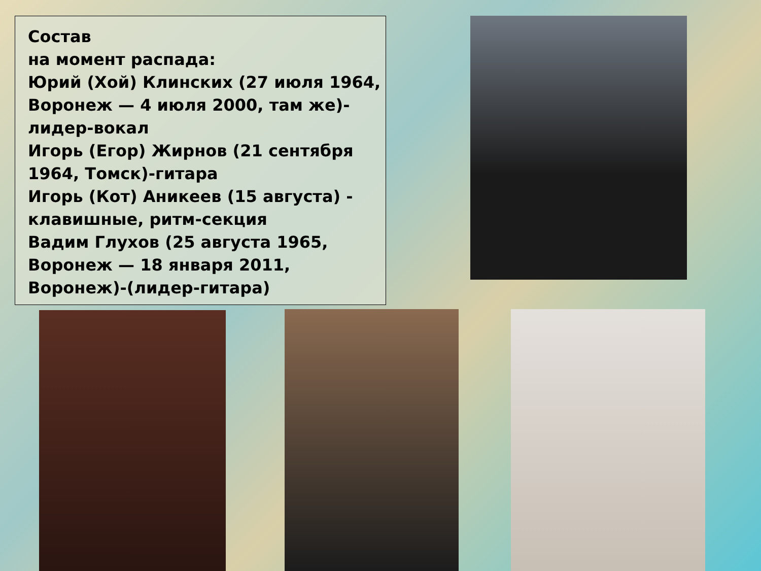Состав
на момент распада:
Юрий (Хой) Клинских (27 июля 1964, Воронеж — 4 июля 2000, там же)-лидер-вокал
Игорь (Егор) Жирнов (21 сентября 1964, Томск)-гитара
Игорь (Кот) Аникеев (15 августа) - клавишные, ритм-секция
Вадим Глухов (25 августа 1965, Воронеж — 18 января 2011, Воронеж)-(лидер-гитара)